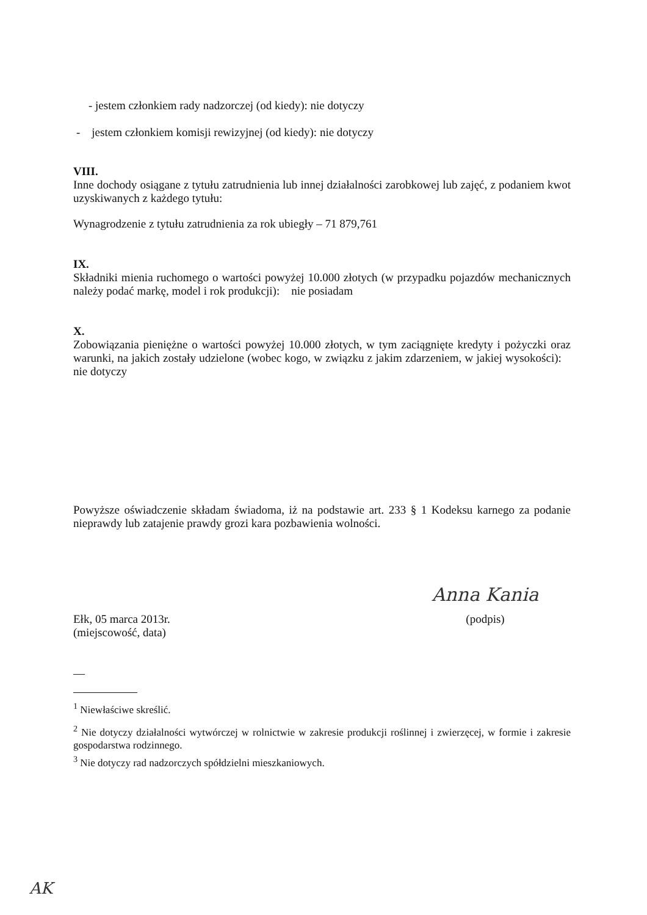- jestem członkiem rady nadzorczej (od kiedy): nie dotyczy
- jestem członkiem komisji rewizyjnej (od kiedy): nie dotyczy
VIII.
Inne dochody osiągane z tytułu zatrudnienia lub innej działalności zarobkowej lub zajęć, z podaniem kwot uzyskiwanych z każdego tytułu:
Wynagrodzenie z tytułu zatrudnienia za rok ubiegły – 71 879,761
IX.
Składniki mienia ruchomego o wartości powyżej 10.000 złotych (w przypadku pojazdów mechanicznych należy podać markę, model i rok produkcji): nie posiadam
X.
Zobowiązania pieniężne o wartości powyżej 10.000 złotych, w tym zaciągnięte kredyty i pożyczki oraz warunki, na jakich zostały udzielone (wobec kogo, w związku z jakim zdarzeniem, w jakiej wysokości): nie dotyczy
Powyższe oświadczenie składam świadoma, iż na podstawie art. 233 § 1 Kodeksu karnego za podanie nieprawdy lub zatajenie prawdy grozi kara pozbawienia wolności.
Ełk, 05 marca 2013r.
(miejscowość, data)
Anna Kania
(podpis)
—
<sup>1</sup> Niewłaściwe skreślić.
<sup>2</sup> Nie dotyczy działalności wytwórczej w rolnictwie w zakresie produkcji roślinnej i zwierzęcej, w formie i zakresie gospodarstwa rodzinnego.
<sup>3</sup> Nie dotyczy rad nadzorczych spółdzielni mieszkaniowych.
AK